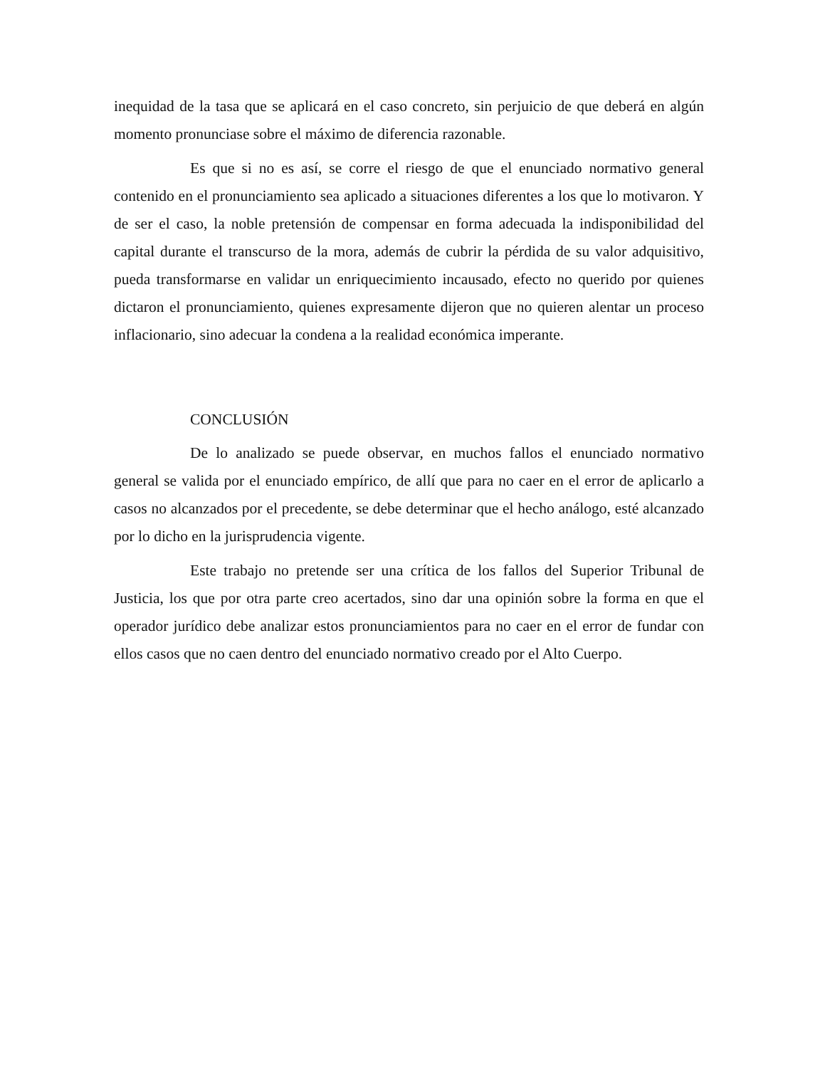inequidad de la tasa que se aplicará en el caso concreto, sin perjuicio de que deberá en algún momento pronunciase sobre el máximo de diferencia razonable.
Es que si no es así, se corre el riesgo de que el enunciado normativo general contenido en el pronunciamiento sea aplicado a situaciones diferentes a los que lo motivaron. Y de ser el caso, la noble pretensión de compensar en forma adecuada la indisponibilidad del capital durante el transcurso de la mora, además de cubrir la pérdida de su valor adquisitivo, pueda transformarse en validar un enriquecimiento incausado, efecto no querido por quienes dictaron el pronunciamiento, quienes expresamente dijeron que no quieren alentar un proceso inflacionario, sino adecuar la condena a la realidad económica imperante.
CONCLUSIÓN
De lo analizado se puede observar, en muchos fallos el enunciado normativo general se valida por el enunciado empírico, de allí que para no caer en el error de aplicarlo a casos no alcanzados por el precedente, se debe determinar que el hecho análogo, esté alcanzado por lo dicho en la jurisprudencia vigente.
Este trabajo no pretende ser una crítica de los fallos del Superior Tribunal de Justicia, los que por otra parte creo acertados, sino dar una opinión sobre la forma en que el operador jurídico debe analizar estos pronunciamientos para no caer en el error de fundar con ellos casos que no caen dentro del enunciado normativo creado por el Alto Cuerpo.